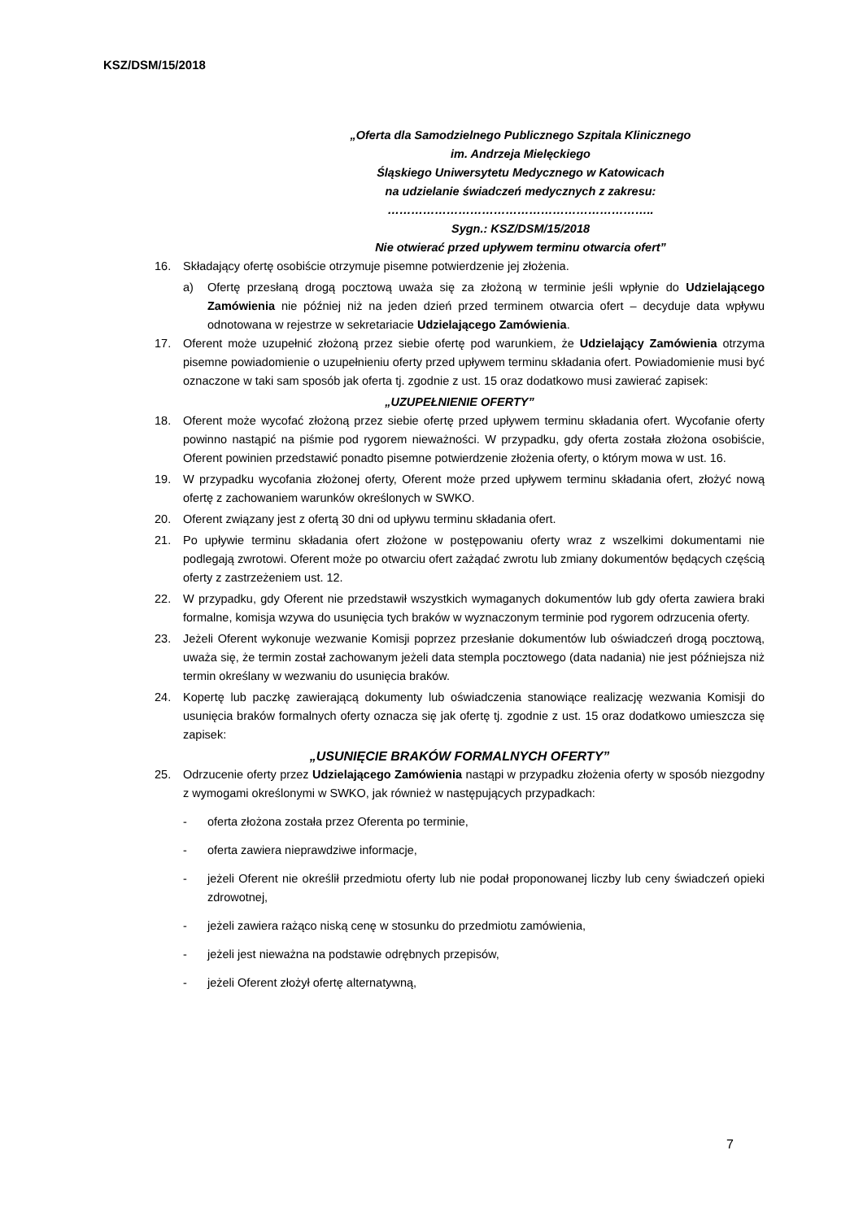KSZ/DSM/15/2018
„Oferta dla Samodzielnego Publicznego Szpitala Klinicznego
im. Andrzeja Mielęckiego
Śląskiego Uniwersytetu Medycznego w Katowicach
na udzielanie świadczeń medycznych z zakresu:
…………………………………………………………..
Sygn.: KSZ/DSM/15/2018
Nie otwierać przed upływem terminu otwarcia ofert”
16. Składający ofertę osobiście otrzymuje pisemne potwierdzenie jej złożenia.
a) Ofertę przesłaną drogą pocztową uważa się za złożoną w terminie jeśli wpłynie do Udzielającego Zamówienia nie później niż na jeden dzień przed terminem otwarcia ofert – decyduje data wpływu odnotowana w rejestrze w sekretariacie Udzielającego Zamówienia.
17. Oferent może uzupełnić złożoną przez siebie ofertę pod warunkiem, że Udzielający Zamówienia otrzyma pisemne powiadomienie o uzupełnieniu oferty przed upływem terminu składania ofert. Powiadomienie musi być oznaczone w taki sam sposób jak oferta tj. zgodnie z ust. 15 oraz dodatkowo musi zawierać zapisek:
„UZUPEŁNIENIE OFERTY”
18. Oferent może wycofać złożoną przez siebie ofertę przed upływem terminu składania ofert. Wycofanie oferty powinno nastąpić na piśmie pod rygorem nieważności. W przypadku, gdy oferta została złożona osobiście, Oferent powinien przedstawić ponadto pisemne potwierdzenie złożenia oferty, o którym mowa w ust. 16.
19. W przypadku wycofania złożonej oferty, Oferent może przed upływem terminu składania ofert, złożyć nową ofertę z zachowaniem warunków określonych w SWKO.
20. Oferent związany jest z ofertą 30 dni od upływu terminu składania ofert.
21. Po upływie terminu składania ofert złożone w postępowaniu oferty wraz z wszelkimi dokumentami nie podlegają zwrotowi. Oferent może po otwarciu ofert zażądać zwrotu lub zmiany dokumentów będących częścią oferty z zastrzeżeniem ust. 12.
22. W przypadku, gdy Oferent nie przedstawił wszystkich wymaganych dokumentów lub gdy oferta zawiera braki formalne, komisja wzywa do usunięcia tych braków w wyznaczonym terminie pod rygorem odrzucenia oferty.
23. Jeżeli Oferent wykonuje wezwanie Komisji poprzez przesłanie dokumentów lub oświadczeń drogą pocztową, uważa się, że termin został zachowanym jeżeli data stempla pocztowego (data nadania) nie jest późniejsza niż termin określany w wezwaniu do usunięcia braków.
24. Kopertę lub paczkę zawierającą dokumenty lub oświadczenia stanowiące realizację wezwania Komisji do usunięcia braków formalnych oferty oznacza się jak ofertę tj. zgodnie z ust. 15 oraz dodatkowo umieszcza się zapisek:
„USUNIĘCIE BRAKÓW FORMALNYCH OFERTY”
25. Odrzucenie oferty przez Udzielającego Zamówienia nastąpi w przypadku złożenia oferty w sposób niezgodny z wymogami określonymi w SWKO, jak również w następujących przypadkach:
- oferta złożona została przez Oferenta po terminie,
- oferta zawiera nieprawdziwe informacje,
- jeżeli Oferent nie określił przedmiotu oferty lub nie podał proponowanej liczby lub ceny świadczeń opieki zdrowotnej,
- jeżeli zawiera rażąco niską cenę w stosunku do przedmiotu zamówienia,
- jeżeli jest nieważna na podstawie odrębnych przepisów,
- jeżeli Oferent złożył ofertę alternatywną,
7